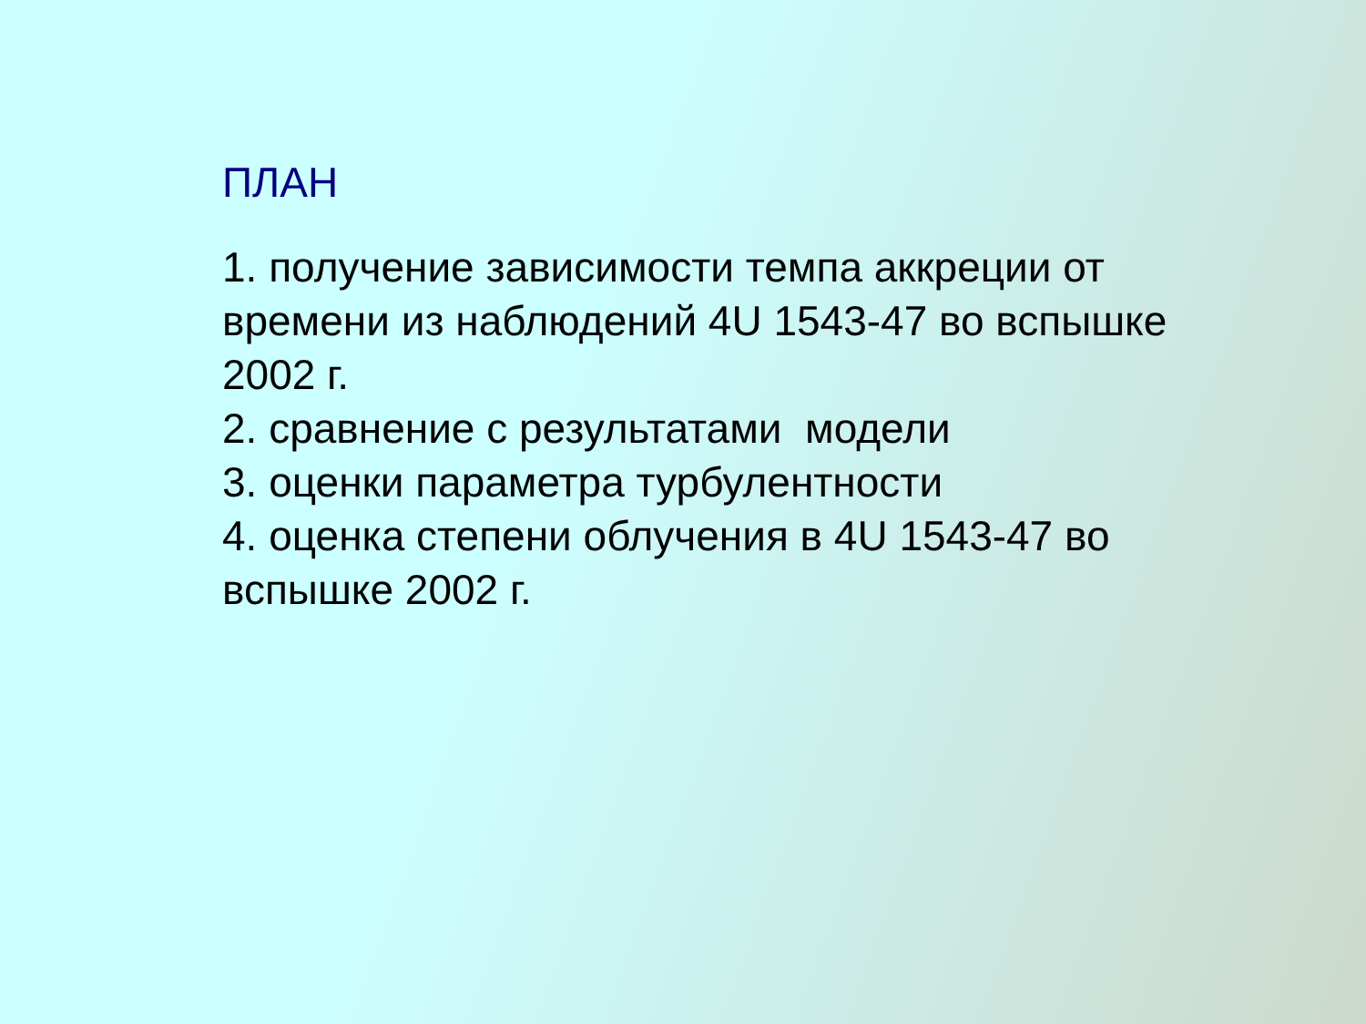ПЛАН
1. получение зависимости темпа аккреции от времени из наблюдений 4U 1543-47 во вспышке 2002 г.
2. сравнение с результатами модели
3. оценки параметра турбулентности
4. оценка степени облучения в 4U 1543-47 во вспышке 2002 г.